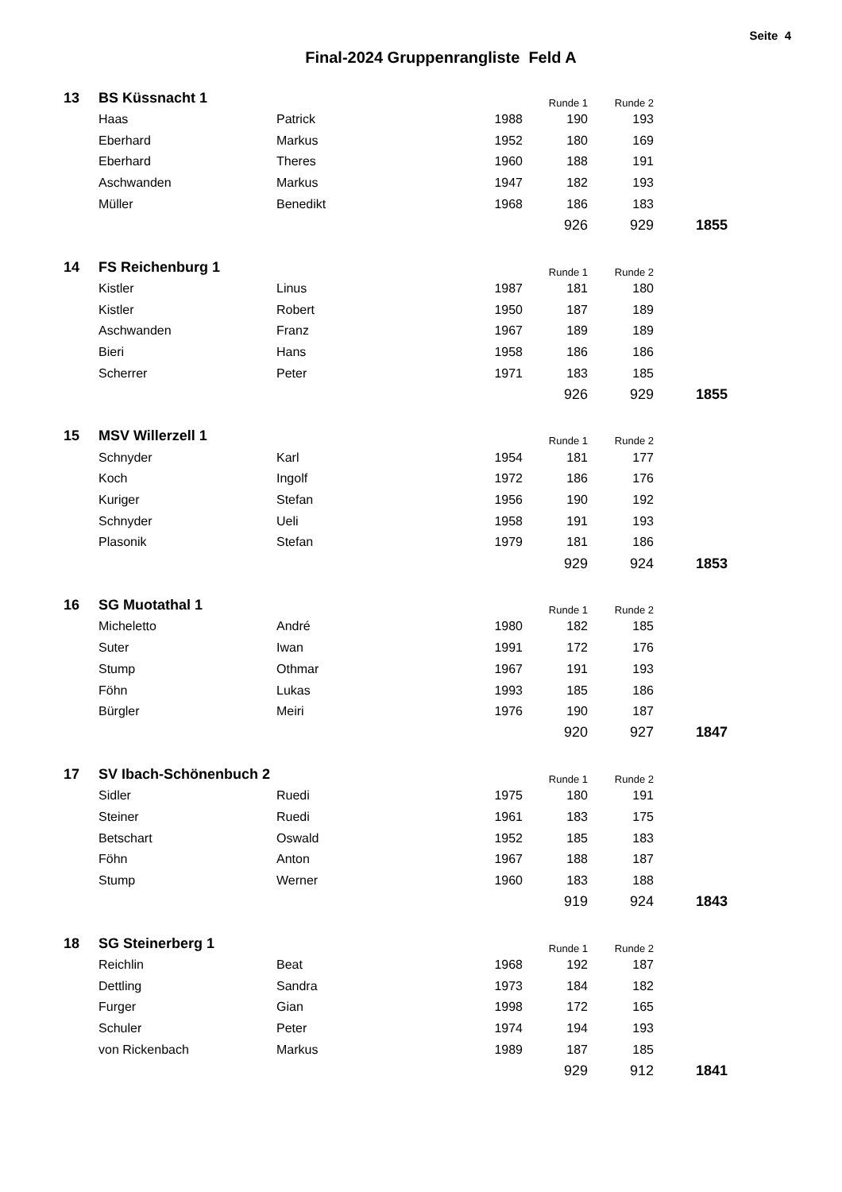Seite 4
Final-2024 Gruppenrangliste Feld A
| 13 | BS Küssnacht 1 | | | Runde 1 | Runde 2 | |
| | Haas | Patrick | 1988 | 190 | 193 | |
| | Eberhard | Markus | 1952 | 180 | 169 | |
| | Eberhard | Theres | 1960 | 188 | 191 | |
| | Aschwanden | Markus | 1947 | 182 | 193 | |
| | Müller | Benedikt | 1968 | 186 | 183 | |
| | | | | 926 | 929 | 1855 |
| 14 | FS Reichenburg 1 | | | Runde 1 | Runde 2 | |
| | Kistler | Linus | 1987 | 181 | 180 | |
| | Kistler | Robert | 1950 | 187 | 189 | |
| | Aschwanden | Franz | 1967 | 189 | 189 | |
| | Bieri | Hans | 1958 | 186 | 186 | |
| | Scherrer | Peter | 1971 | 183 | 185 | |
| | | | | 926 | 929 | 1855 |
| 15 | MSV Willerzell 1 | | | Runde 1 | Runde 2 | |
| | Schnyder | Karl | 1954 | 181 | 177 | |
| | Koch | Ingolf | 1972 | 186 | 176 | |
| | Kuriger | Stefan | 1956 | 190 | 192 | |
| | Schnyder | Ueli | 1958 | 191 | 193 | |
| | Plasonik | Stefan | 1979 | 181 | 186 | |
| | | | | 929 | 924 | 1853 |
| 16 | SG Muotathal 1 | | | Runde 1 | Runde 2 | |
| | Micheletto | André | 1980 | 182 | 185 | |
| | Suter | Iwan | 1991 | 172 | 176 | |
| | Stump | Othmar | 1967 | 191 | 193 | |
| | Föhn | Lukas | 1993 | 185 | 186 | |
| | Bürgler | Meiri | 1976 | 190 | 187 | |
| | | | | 920 | 927 | 1847 |
| 17 | SV Ibach-Schönenbuch 2 | | | Runde 1 | Runde 2 | |
| | Sidler | Ruedi | 1975 | 180 | 191 | |
| | Steiner | Ruedi | 1961 | 183 | 175 | |
| | Betschart | Oswald | 1952 | 185 | 183 | |
| | Föhn | Anton | 1967 | 188 | 187 | |
| | Stump | Werner | 1960 | 183 | 188 | |
| | | | | 919 | 924 | 1843 |
| 18 | SG Steinerberg 1 | | | Runde 1 | Runde 2 | |
| | Reichlin | Beat | 1968 | 192 | 187 | |
| | Dettling | Sandra | 1973 | 184 | 182 | |
| | Furger | Gian | 1998 | 172 | 165 | |
| | Schuler | Peter | 1974 | 194 | 193 | |
| | von Rickenbach | Markus | 1989 | 187 | 185 | |
| | | | | 929 | 912 | 1841 |